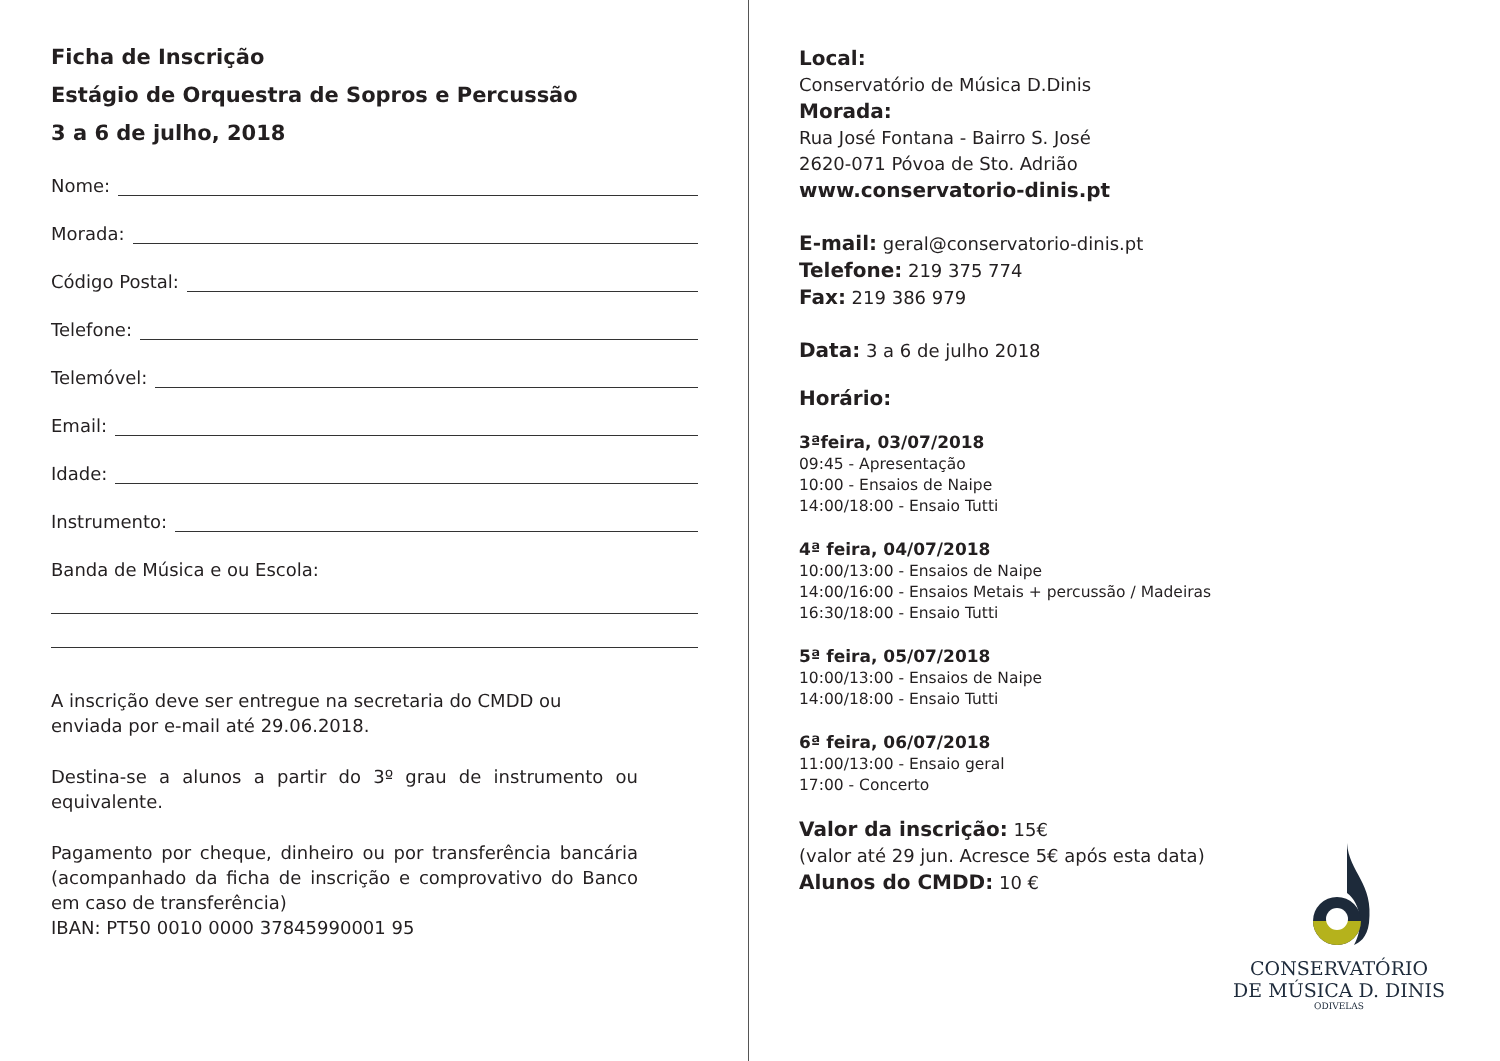Ficha de Inscrição
Estágio de Orquestra de Sopros e Percussão
3 a 6 de julho, 2018
Nome:
Morada:
Código Postal:
Telefone:
Telemóvel:
Email:
Idade:
Instrumento:
Banda de Música e ou Escola:
A inscrição deve ser entregue na secretaria do CMDD ou enviada por e-mail até 29.06.2018.
Destina-se a alunos a partir do 3º grau de instrumento ou equivalente.
Pagamento por cheque, dinheiro ou por transferência bancária (acompanhado da ficha de inscrição e comprovativo do Banco em caso de transferência)
IBAN: PT50 0010 0000 37845990001 95
Local:
Conservatório de Música D.Dinis
Morada:
Rua José Fontana - Bairro S. José
2620-071 Póvoa de Sto. Adrião
www.conservatorio-dinis.pt
E-mail: geral@conservatorio-dinis.pt
Telefone: 219 375 774
Fax: 219 386 979
Data: 3 a 6 de julho 2018
Horário:
3ªfeira, 03/07/2018
09:45 - Apresentação
10:00 - Ensaios de Naipe
14:00/18:00 - Ensaio Tutti
4ª feira, 04/07/2018
10:00/13:00 - Ensaios de Naipe
14:00/16:00 - Ensaios Metais + percussão / Madeiras
16:30/18:00 - Ensaio Tutti
5ª feira, 05/07/2018
10:00/13:00 - Ensaios de Naipe
14:00/18:00 - Ensaio Tutti
6ª feira, 06/07/2018
11:00/13:00 - Ensaio geral
17:00 - Concerto
Valor da inscrição: 15€
(valor até 29 jun. Acresce 5€ após esta data)
Alunos do CMDD: 10 €
CONSERVATÓRIO
DE MÚSICA D. DINIS
ODIVELAS